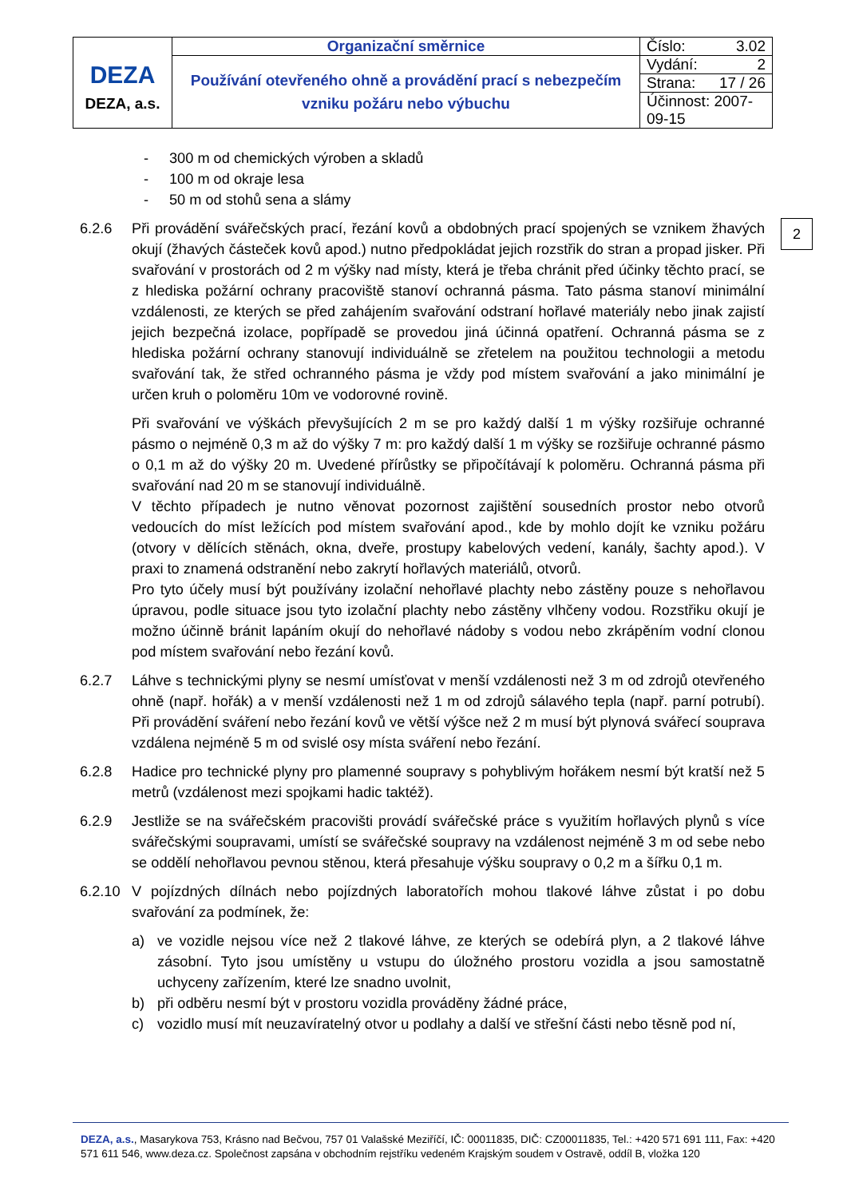| DEZA DEZA, a.s. | Organizační směrnice | Číslo: 3.02 |
| | Používání otevřeného ohně a provádění prací s nebezpečím vzniku požáru nebo výbuchu | Vydání: 2 |
| | | Strana: 17 / 26 |
| | | Účinnost: 2007-09-15 |
2
- 300 m od chemických výroben a skladů
- 100 m od okraje lesa
- 50 m od stohů sena a slámy
6.2.6 Při provádění svářečských prací, řezání kovů a obdobných prací spojených se vznikem žhavých okují (žhavých částeček kovů apod.) nutno předpokládat jejich rozstřik do stran a propad jisker. Při svařování v prostorách od 2 m výšky nad místy, která je třeba chránit před účinky těchto prací, se z hlediska požární ochrany pracoviště stanoví ochranná pásma. Tato pásma stanoví minimální vzdálenosti, ze kterých se před zahájením svařování odstraní hořlavé materiály nebo jinak zajistí jejich bezpečná izolace, popřípadě se provedou jiná účinná opatření. Ochranná pásma se z hlediska požární ochrany stanovují individuálně se zřetelem na použitou technologii a metodu svařování tak, že střed ochranného pásma je vždy pod místem svařování a jako minimální je určen kruh o poloměru 10m ve vodorovné rovině.
Při svařování ve výškách převyšujících 2 m se pro každý další 1 m výšky rozšiřuje ochranné pásmo o nejméně 0,3 m až do výšky 7 m: pro každý další 1 m výšky se rozšiřuje ochranné pásmo o 0,1 m až do výšky 20 m. Uvedené přírůstky se připočítávají k poloměru. Ochranná pásma při svařování nad 20 m se stanovují individuálně.
V těchto případech je nutno věnovat pozornost zajištění sousedních prostor nebo otvorů vedoucích do míst ležících pod místem svařování apod., kde by mohlo dojít ke vzniku požáru (otvory v dělících stěnách, okna, dveře, prostupy kabelových vedení, kanály, šachty apod.). V praxi to znamená odstranění nebo zakrytí hořlavých materiálů, otvorů.
Pro tyto účely musí být používány izolační nehořlavé plachty nebo zástěny pouze s nehořlavou úpravou, podle situace jsou tyto izolační plachty nebo zástěny vlhčeny vodou. Rozstřiku okují je možno účinně bránit lapáním okují do nehořlavé nádoby s vodou nebo zkrápěním vodní clonou pod místem svařování nebo řezání kovů.
6.2.7 Láhve s technickými plyny se nesmí umísťovat v menší vzdálenosti než 3 m od zdrojů otevřeného ohně (např. hořák) a v menší vzdálenosti než 1 m od zdrojů sálavého tepla (např. parní potrubí). Při provádění sváření nebo řezání kovů ve větší výšce než 2 m musí být plynová svářecí souprava vzdálena nejméně 5 m od svislé osy místa sváření nebo řezání.
6.2.8 Hadice pro technické plyny pro plamenné soupravy s pohyblivým hořákem nesmí být kratší než 5 metrů (vzdálenost mezi spojkami hadic taktéž).
6.2.9 Jestliže se na svářečském pracovišti provádí svářečské práce s využitím hořlavých plynů s více svářečskými soupravami, umístí se svářečské soupravy na vzdálenost nejméně 3 m od sebe nebo se oddělí nehořlavou pevnou stěnou, která přesahuje výšku soupravy o 0,2 m a šířku 0,1 m.
6.2.10
V pojízdných dílnách nebo pojízdných laboratořích mohou tlakové láhve zůstat i po dobu svařování za podmínek, že:
a) ve vozidle nejsou více než 2 tlakové láhve, ze kterých se odebírá plyn, a 2 tlakové láhve zásobní. Tyto jsou umístěny u vstupu do úložného prostoru vozidla a jsou samostatně uchyceny zařízením, které lze snadno uvolnit,
b) při odběru nesmí být v prostoru vozidla prováděny žádné práce,
c) vozidlo musí mít neuzavíratelný otvor u podlahy a další ve střešní části nebo těsně pod ní,
DEZA, a.s., Masarykova 753, Krásno nad Bečvou, 757 01 Valašské Meziříčí, IČ: 00011835, DIČ: CZ00011835, Tel.: +420 571 691 111, Fax: +420 571 611 546, www.deza.cz. Společnost zapsána v obchodním rejstříku vedeném Krajským soudem v Ostravě, oddíl B, vložka 120